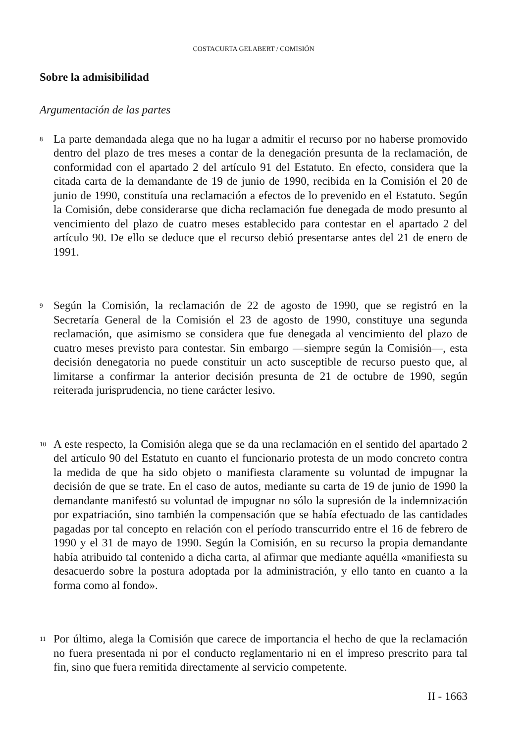COSTACURTA GELABERT / COMISIÓN
Sobre la admisibilidad
Argumentación de las partes
8
La parte demandada alega que no ha lugar a admitir el recurso por no haberse promovido dentro del plazo de tres meses a contar de la denegación presunta de la reclamación, de conformidad con el apartado 2 del artículo 91 del Estatuto. En efecto, considera que la citada carta de la demandante de 19 de junio de 1990, recibida en la Comisión el 20 de junio de 1990, constituía una reclamación a efectos de lo prevenido en el Estatuto. Según la Comisión, debe considerarse que dicha reclamación fue denegada de modo presunto al vencimiento del plazo de cuatro meses establecido para contestar en el apartado 2 del artículo 90. De ello se deduce que el recurso debió presentarse antes del 21 de enero de 1991.
9
Según la Comisión, la reclamación de 22 de agosto de 1990, que se registró en la Secretaría General de la Comisión el 23 de agosto de 1990, constituye una segunda reclamación, que asimismo se considera que fue denegada al vencimiento del plazo de cuatro meses previsto para contestar. Sin embargo —siempre según la Comisión—, esta decisión denegatoria no puede constituir un acto susceptible de recurso puesto que, al limitarse a confirmar la anterior decisión presunta de 21 de octubre de 1990, según reiterada jurisprudencia, no tiene carácter lesivo.
10
A este respecto, la Comisión alega que se da una reclamación en el sentido del apartado 2 del artículo 90 del Estatuto en cuanto el funcionario protesta de un modo concreto contra la medida de que ha sido objeto o manifiesta claramente su voluntad de impugnar la decisión de que se trate. En el caso de autos, mediante su carta de 19 de junio de 1990 la demandante manifestó su voluntad de impugnar no sólo la supresión de la indemnización por expatriación, sino también la compensación que se había efectuado de las cantidades pagadas por tal concepto en relación con el período transcurrido entre el 16 de febrero de 1990 y el 31 de mayo de 1990. Según la Comisión, en su recurso la propia demandante había atribuido tal contenido a dicha carta, al afirmar que mediante aquélla «manifiesta su desacuerdo sobre la postura adoptada por la administración, y ello tanto en cuanto a la forma como al fondo».
11
Por último, alega la Comisión que carece de importancia el hecho de que la reclamación no fuera presentada ni por el conducto reglamentario ni en el impreso prescrito para tal fin, sino que fuera remitida directamente al servicio competente.
II - 1663